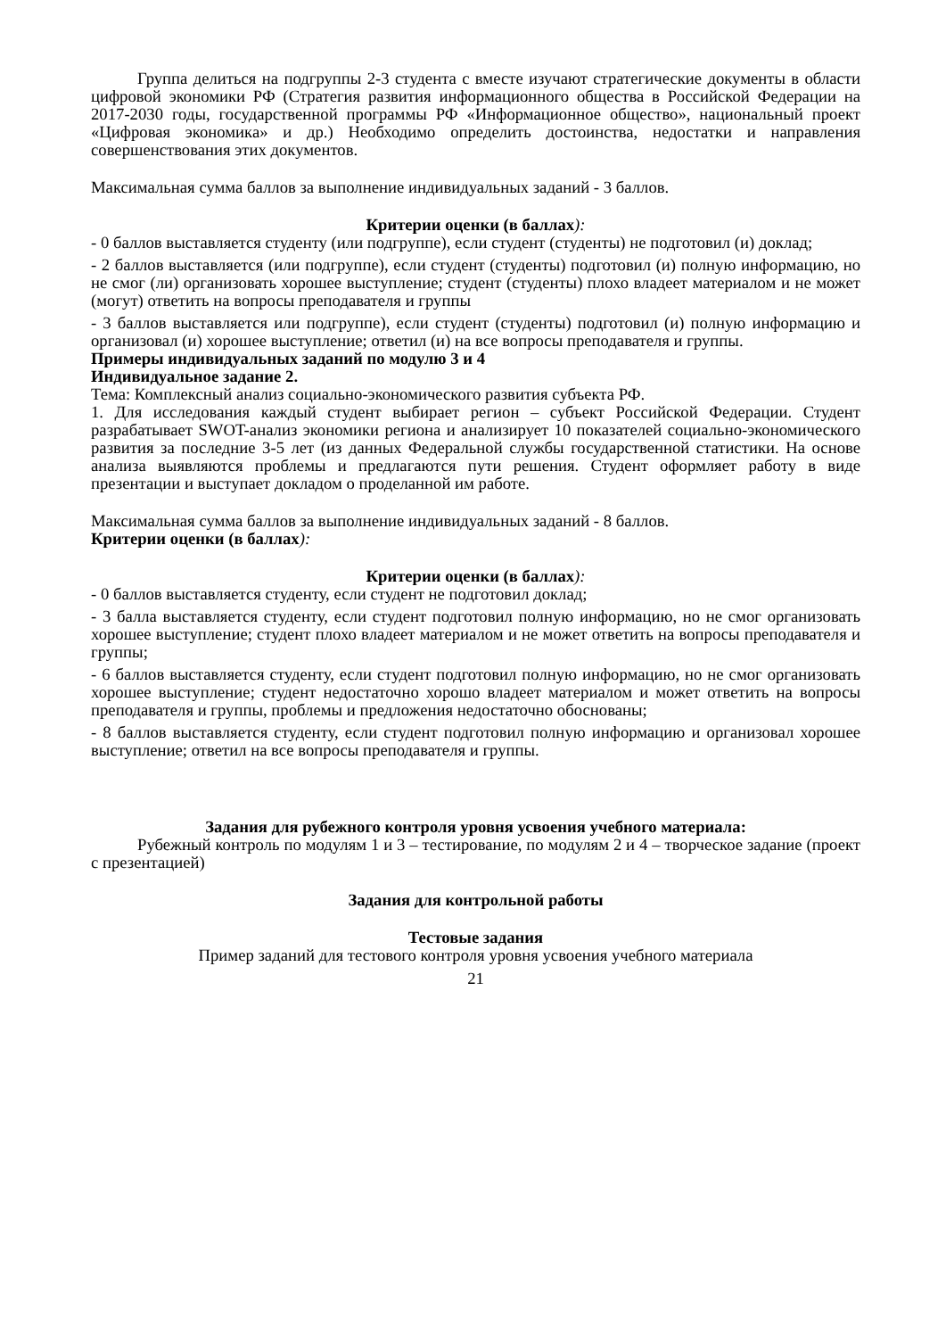Группа делиться на подгруппы 2-3 студента с вместе изучают стратегические документы в области цифровой экономики РФ (Стратегия развития информационного общества в Российской Федерации на 2017-2030 годы, государственной программы РФ «Информационное общество», национальный проект «Цифровая экономика» и др.) Необходимо определить достоинства, недостатки и направления совершенствования этих документов.
Максимальная сумма баллов за выполнение индивидуальных заданий - 3 баллов.
Критерии оценки (в баллах):
- 0 баллов выставляется студенту (или подгруппе), если студент (студенты) не подготовил (и) доклад;
- 2 баллов выставляется (или подгруппе), если студент (студенты) подготовил (и) полную информацию, но не смог (ли) организовать хорошее выступление; студент (студенты) плохо владеет материалом и не может (могут) ответить на вопросы преподавателя и группы
- 3 баллов выставляется или подгруппе), если студент (студенты) подготовил (и) полную информацию и организовал (и) хорошее выступление; ответил (и) на все вопросы преподавателя и группы.
Примеры индивидуальных заданий по модулю 3 и 4
Индивидуальное задание 2.
Тема: Комплексный анализ социально-экономического развития субъекта РФ.
1. Для исследования каждый студент выбирает регион – субъект Российской Федерации. Студент разрабатывает SWOT-анализ экономики региона и анализирует 10 показателей социально-экономического развития за последние 3-5 лет (из данных Федеральной службы государственной статистики. На основе анализа выявляются проблемы и предлагаются пути решения. Студент оформляет работу в виде презентации и выступает докладом о проделанной им работе.
Максимальная сумма баллов за выполнение индивидуальных заданий - 8 баллов.
Критерии оценки (в баллах):
Критерии оценки (в баллах):
- 0 баллов выставляется студенту, если студент не подготовил доклад;
- 3 балла выставляется студенту, если студент подготовил полную информацию, но не смог организовать хорошее выступление; студент плохо владеет материалом и не может ответить на вопросы преподавателя и группы;
- 6 баллов выставляется студенту, если студент подготовил полную информацию, но не смог организовать хорошее выступление; студент недостаточно хорошо владеет материалом и может ответить на вопросы преподавателя и группы, проблемы и предложения недостаточно обоснованы;
- 8 баллов выставляется студенту, если студент подготовил полную информацию и организовал хорошее выступление; ответил на все вопросы преподавателя и группы.
Задания для рубежного контроля уровня усвоения учебного материала:
Рубежный контроль по модулям 1 и 3 – тестирование, по модулям 2 и 4 – творческое задание (проект с презентацией)
Задания для контрольной работы
Тестовые задания
Пример заданий для тестового контроля уровня усвоения учебного материала
21